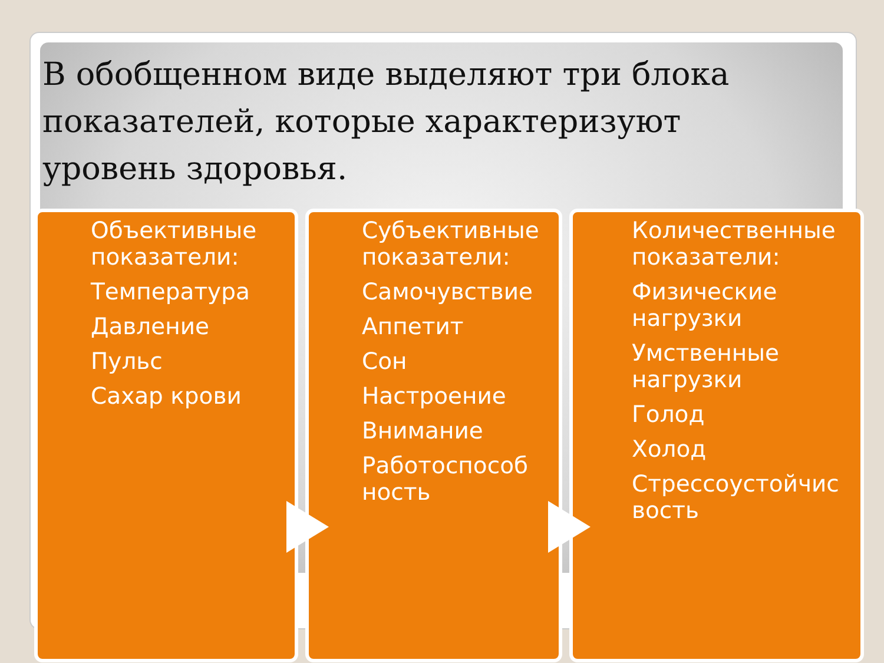В обобщенном виде выделяют три блока показателей, которые характеризуют уровень здоровья.
Объективные показатели:
Температура
Давление
Пульс
Сахар крови
Субъективные показатели:
Самочувствие
Аппетит
Сон
Настроение
Внимание
Работоспособ ность
Количественные показатели:
Физические нагрузки
Умственные нагрузки
Голод
Холод
Стрессоустойчис вость